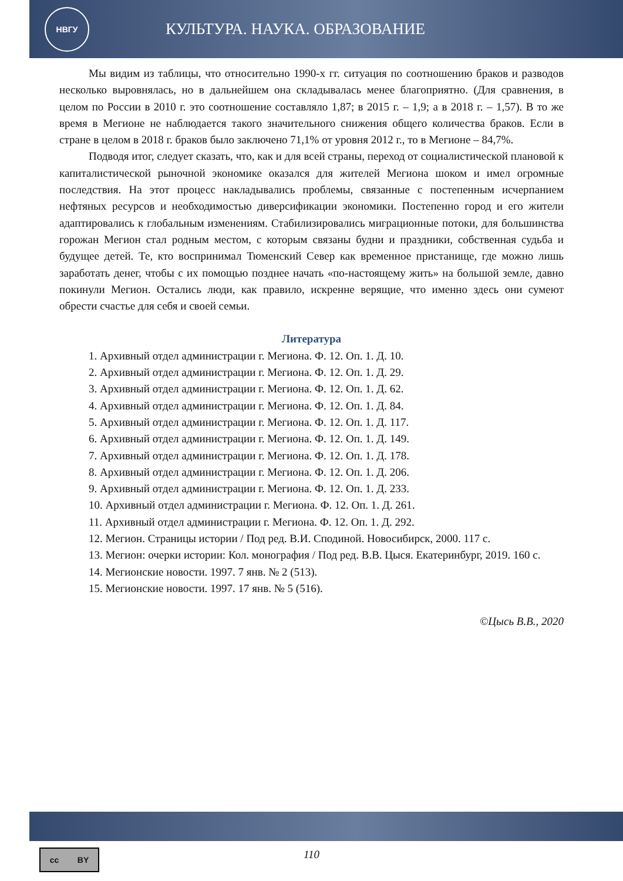НВГУ
КУЛЬТУРА. НАУКА. ОБРАЗОВАНИЕ
Мы видим из таблицы, что относительно 1990-х гг. ситуация по соотношению браков и разводов несколько выровнялась, но в дальнейшем она складывалась менее благоприятно. (Для сравнения, в целом по России в 2010 г. это соотношение составляло 1,87; в 2015 г. – 1,9; а в 2018 г. – 1,57). В то же время в Мегионе не наблюдается такого значительного снижения общего количества браков. Если в стране в целом в 2018 г. браков было заключено 71,1% от уровня 2012 г., то в Мегионе – 84,7%.
Подводя итог, следует сказать, что, как и для всей страны, переход от социалистической плановой к капиталистической рыночной экономике оказался для жителей Мегиона шоком и имел огромные последствия. На этот процесс накладывались проблемы, связанные с постепенным исчерпанием нефтяных ресурсов и необходимостью диверсификации экономики. Постепенно город и его жители адаптировались к глобальным изменениям. Стабилизировались миграционные потоки, для большинства горожан Мегион стал родным местом, с которым связаны будни и праздники, собственная судьба и будущее детей. Те, кто воспринимал Тюменский Север как временное пристанище, где можно лишь заработать денег, чтобы с их помощью позднее начать «по-настоящему жить» на большой земле, давно покинули Мегион. Остались люди, как правило, искренне верящие, что именно здесь они сумеют обрести счастье для себя и своей семьи.
Литература
1. Архивный отдел администрации г. Мегиона. Ф. 12. Оп. 1. Д. 10.
2. Архивный отдел администрации г. Мегиона. Ф. 12. Оп. 1. Д. 29.
3. Архивный отдел администрации г. Мегиона. Ф. 12. Оп. 1. Д. 62.
4. Архивный отдел администрации г. Мегиона. Ф. 12. Оп. 1. Д. 84.
5. Архивный отдел администрации г. Мегиона. Ф. 12. Оп. 1. Д. 117.
6. Архивный отдел администрации г. Мегиона. Ф. 12. Оп. 1. Д. 149.
7. Архивный отдел администрации г. Мегиона. Ф. 12. Оп. 1. Д. 178.
8. Архивный отдел администрации г. Мегиона. Ф. 12. Оп. 1. Д. 206.
9. Архивный отдел администрации г. Мегиона. Ф. 12. Оп. 1. Д. 233.
10. Архивный отдел администрации г. Мегиона. Ф. 12. Оп. 1. Д. 261.
11. Архивный отдел администрации г. Мегиона. Ф. 12. Оп. 1. Д. 292.
12. Мегион. Страницы истории / Под ред. В.И. Сподиной. Новосибирск, 2000. 117 с.
13. Мегион: очерки истории: Кол. монография / Под ред. В.В. Цыся. Екатеринбург, 2019. 160 с.
14. Мегионские новости. 1997. 7 янв. № 2 (513).
15. Мегионские новости. 1997. 17 янв. № 5 (516).
©Цысь В.В., 2020
cc BY
110